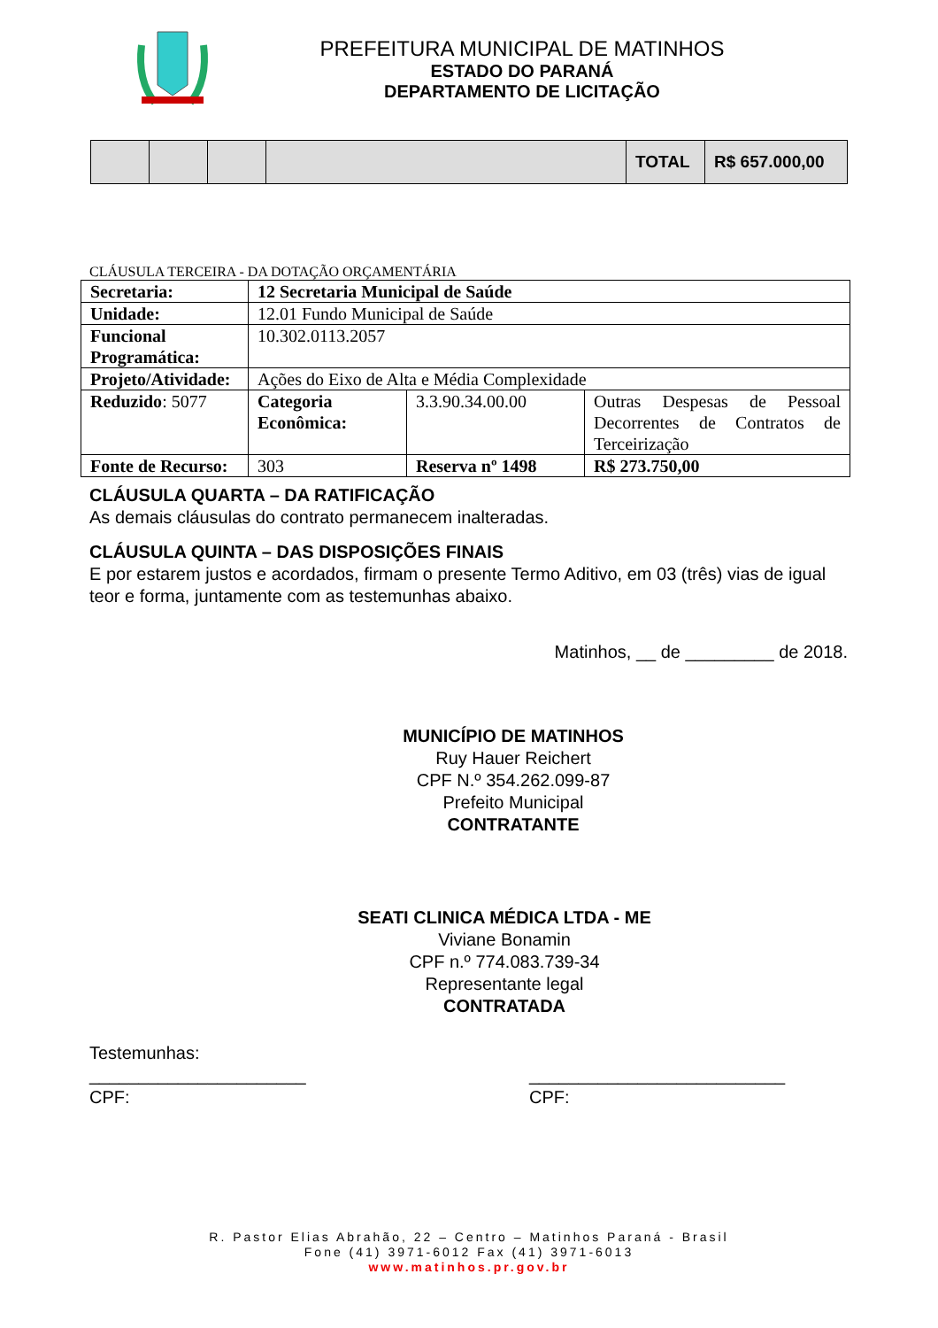PREFEITURA MUNICIPAL DE MATINHOS
ESTADO DO PARANÁ
DEPARTAMENTO DE LICITAÇÃO
| | | | | TOTAL | R$ 657.000,00 |
CLÁUSULA TERCEIRA - DA DOTAÇÃO ORÇAMENTÁRIA
| Secretaria: | 12 Secretaria Municipal de Saúde | | |
| Unidade: | 12.01 Fundo Municipal de Saúde | | |
| Funcional Programática: | 10.302.0113.2057 | | |
| Projeto/Atividade: | Ações do Eixo de Alta e Média Complexidade | | |
| Reduzido : 5077 | Categoria Econômica: | 3.3.90.34.00.00 | Outras Despesas de Pessoal Decorrentes de Contratos de Terceirização |
| Fonte de Recurso: | 303 | Reserva nº 1498 | R$ 273.750,00 |
CLÁUSULA QUARTA – DA RATIFICAÇÃO
As demais cláusulas do contrato permanecem inalteradas.
CLÁUSULA QUINTA – DAS DISPOSIÇÕES FINAIS
E por estarem justos e acordados, firmam o presente Termo Aditivo, em 03 (três) vias de igual teor e forma, juntamente com as testemunhas abaixo.
Matinhos, __ de _________ de 2018.
MUNICÍPIO DE MATINHOS
Ruy Hauer Reichert
CPF N.º 354.262.099-87
Prefeito Municipal
CONTRATANTE
SEATI CLINICA MÉDICA LTDA - ME
Viviane Bonamin
CPF n.º 774.083.739-34
Representante legal
CONTRATADA
Testemunhas:
______________________
CPF:
__________________________
CPF:
R. Pastor Elias Abrahão, 22 – Centro – Matinhos Paraná - Brasil
Fone (41) 3971-6012 Fax (41) 3971-6013
www.matinhos.pr.gov.br